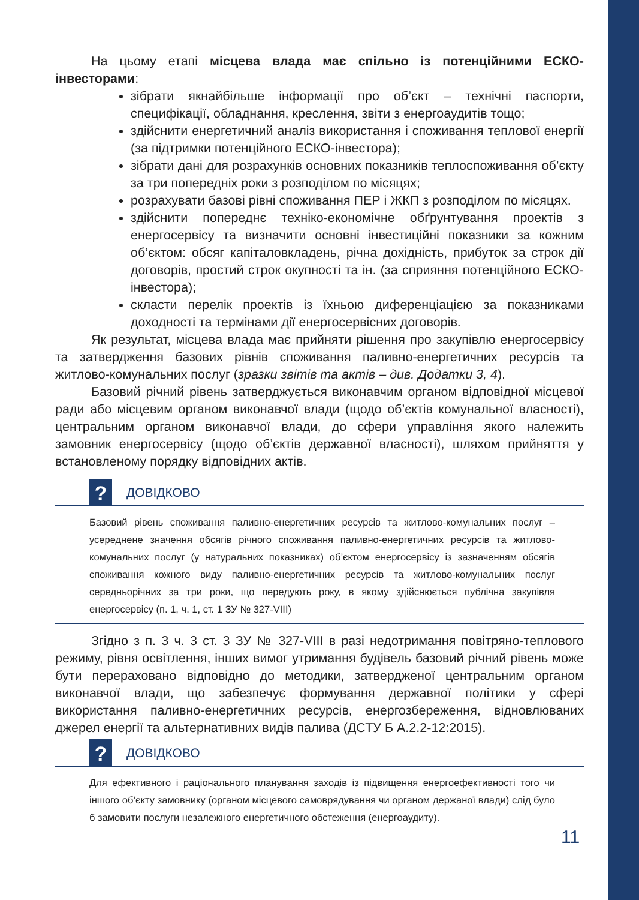На цьому етапі місцева влада має спільно із потенційними ЕСКО-інвесторами:
зібрати якнайбільше інформації про об’єкт – технічні паспорти, специфікації, обладнання, креслення, звіти з енергоаудитів тощо;
здійснити енергетичний аналіз використання і споживання теплової енергії (за підтримки потенційного ЕСКО-інвестора);
зібрати дані для розрахунків основних показників теплоспоживання об’єкту за три попередніх роки з розподілом по місяцях;
розрахувати базові рівні споживання ПЕР і ЖКП з розподілом по місяцях.
здійснити попереднє техніко-економічне обґрунтування проектів з енергосервісу та визначити основні інвестиційні показники за кожним об’єктом: обсяг капіталовкладень, річна дохідність, прибуток за строк дії договорів, простий строк окупності та ін. (за сприяння потенційного ЕСКО-інвестора);
скласти перелік проектів із їхньою диференціацією за показниками доходності та термінами дії енергосервісних договорів.
Як результат, місцева влада має прийняти рішення про закупівлю енергосервісу та затвердження базових рівнів споживання паливно-енергетичних ресурсів та житлово-комунальних послуг (зразки звітів та актів – див. Додатки 3, 4).
Базовий річний рівень затверджується виконавчим органом відповідної місцевої ради або місцевим органом виконавчої влади (щодо об’єктів комунальної власності), центральним органом виконавчої влади, до сфери управління якого належить замовник енергосервісу (щодо об’єктів державної власності), шляхом прийняття у встановленому порядку відповідних актів.
?
ДОВІДКОВО
Базовий рівень споживання паливно-енергетичних ресурсів та житлово-комунальних послуг – усереднене значення обсягів річного споживання паливно-енергетичних ресурсів та житлово-комунальних послуг (у натуральних показниках) об’єктом енергосервісу із зазначенням обсягів споживання кожного виду паливно-енергетичних ресурсів та житлово-комунальних послуг середньорічних за три роки, що передують року, в якому здійснюється публічна закупівля енергосервісу (п. 1, ч. 1, ст. 1 ЗУ № 327-VIII)
Згідно з п. 3 ч. 3 ст. 3 ЗУ № 327-VIII в разі недотримання повітряно-теплового режиму, рівня освітлення, інших вимог утримання будівель базовий річний рівень може бути перераховано відповідно до методики, затвердженої центральним органом виконавчої влади, що забезпечує формування державної політики у сфері використання паливно-енергетичних ресурсів, енергозбереження, відновлюваних джерел енергії та альтернативних видів палива (ДСТУ Б А.2.2-12:2015).
?
ДОВІДКОВО
Для ефективного і раціонального планування заходів із підвищення енергоефективності того чи іншого об’єкту замовнику (органом місцевого самоврядування чи органом держаної влади) слід було б замовити послуги незалежного енергетичного обстеження (енергоаудиту).
11